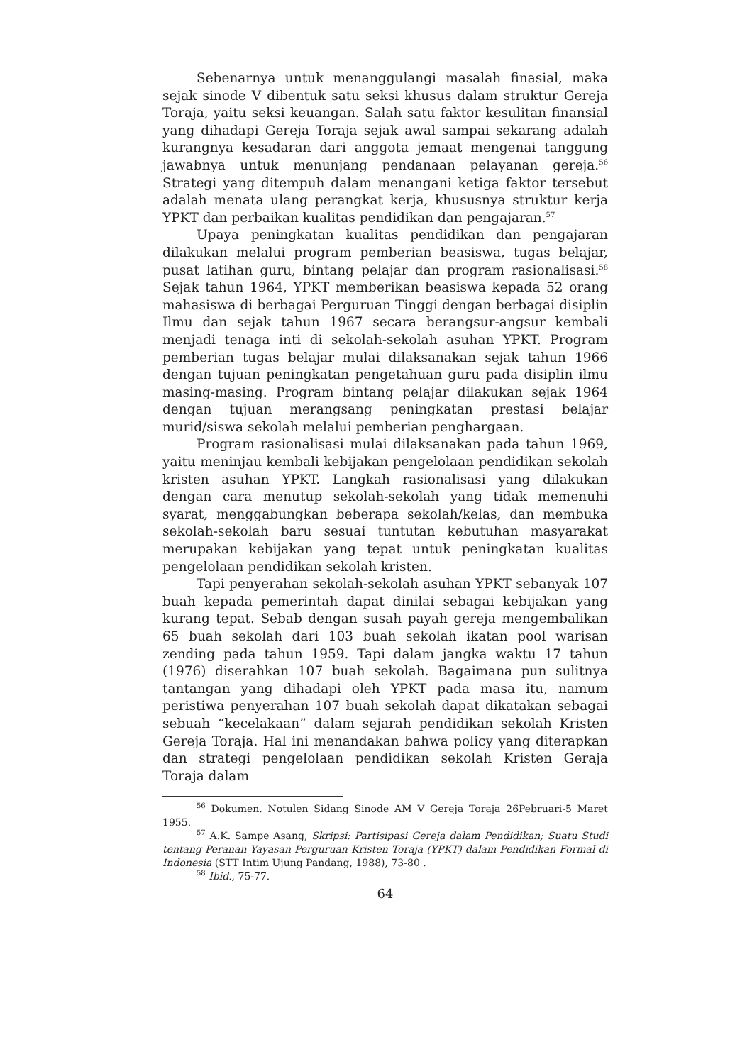Sebenarnya untuk menanggulangi masalah finasial, maka sejak sinode V dibentuk satu seksi khusus dalam struktur Gereja Toraja, yaitu seksi keuangan. Salah satu faktor kesulitan finansial yang dihadapi Gereja Toraja sejak awal sampai sekarang adalah kurangnya kesadaran dari anggota jemaat mengenai tanggung jawabnya untuk menunjang pendanaan pelayanan gereja.<sup>56</sup> Strategi yang ditempuh dalam menangani ketiga faktor tersebut adalah menata ulang perangkat kerja, khususnya struktur kerja YPKT dan perbaikan kualitas pendidikan dan pengajaran.<sup>57</sup>
Upaya peningkatan kualitas pendidikan dan pengajaran dilakukan melalui program pemberian beasiswa, tugas belajar, pusat latihan guru, bintang pelajar dan program rasionalisasi.<sup>58</sup> Sejak tahun 1964, YPKT memberikan beasiswa kepada 52 orang mahasiswa di berbagai Perguruan Tinggi dengan berbagai disiplin Ilmu dan sejak tahun 1967 secara berangsur-angsur kembali menjadi tenaga inti di sekolah-sekolah asuhan YPKT. Program pemberian tugas belajar mulai dilaksanakan sejak tahun 1966 dengan tujuan peningkatan pengetahuan guru pada disiplin ilmu masing-masing. Program bintang pelajar dilakukan sejak 1964 dengan tujuan merangsang peningkatan prestasi belajar murid/siswa sekolah melalui pemberian penghargaan.
Program rasionalisasi mulai dilaksanakan pada tahun 1969, yaitu meninjau kembali kebijakan pengelolaan pendidikan sekolah kristen asuhan YPKT. Langkah rasionalisasi yang dilakukan dengan cara menutup sekolah-sekolah yang tidak memenuhi syarat, menggabungkan beberapa sekolah/kelas, dan membuka sekolah-sekolah baru sesuai tuntutan kebutuhan masyarakat merupakan kebijakan yang tepat untuk peningkatan kualitas pengelolaan pendidikan sekolah kristen.
Tapi penyerahan sekolah-sekolah asuhan YPKT sebanyak 107 buah kepada pemerintah dapat dinilai sebagai kebijakan yang kurang tepat. Sebab dengan susah payah gereja mengembalikan 65 buah sekolah dari 103 buah sekolah ikatan pool warisan zending pada tahun 1959. Tapi dalam jangka waktu 17 tahun (1976) diserahkan 107 buah sekolah. Bagaimana pun sulitnya tantangan yang dihadapi oleh YPKT pada masa itu, namum peristiwa penyerahan 107 buah sekolah dapat dikatakan sebagai sebuah “kecelakaan” dalam sejarah pendidikan sekolah Kristen Gereja Toraja. Hal ini menandakan bahwa policy yang diterapkan dan strategi pengelolaan pendidikan sekolah Kristen Geraja Toraja dalam
<sup>56</sup> Dokumen. Notulen Sidang Sinode AM V Gereja Toraja 26Pebruari-5 Maret 1955.
<sup>57</sup> A.K. Sampe Asang, Skripsi: Partisipasi Gereja dalam Pendidikan; Suatu Studi tentang Peranan Yayasan Perguruan Kristen Toraja (YPKT) dalam Pendidikan Formal di Indonesia (STT Intim Ujung Pandang, 1988), 73-80 .
<sup>58</sup> Ibid., 75-77.
64